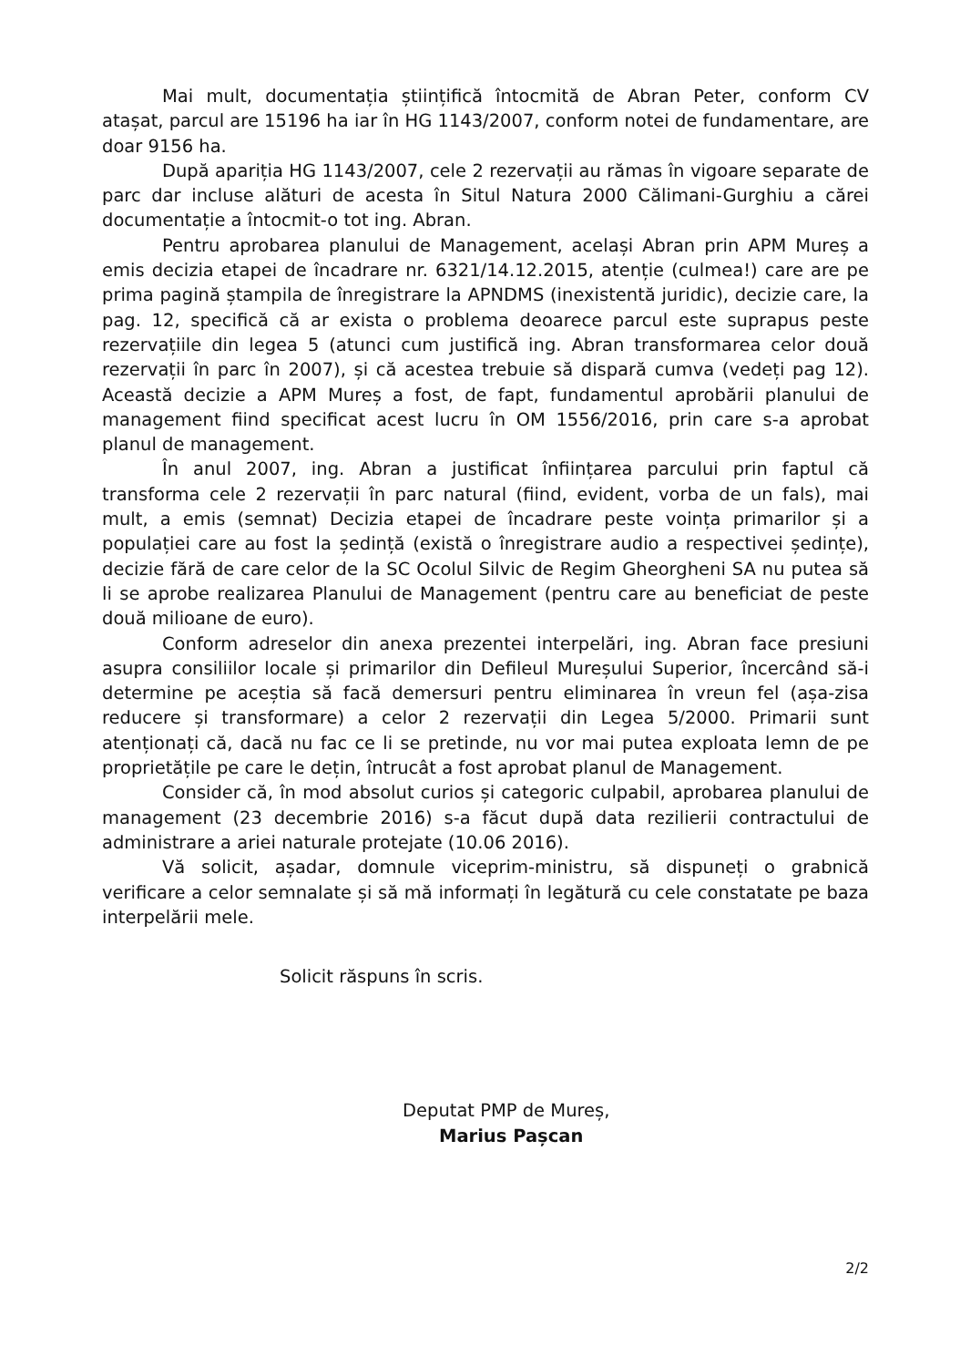Mai mult, documentația științifică întocmită de Abran Peter, conform CV atașat, parcul are 15196 ha iar în HG 1143/2007, conform notei de fundamentare, are doar 9156 ha.
După apariția HG 1143/2007, cele 2 rezervații au rămas în vigoare separate de parc dar incluse alături de acesta în Situl Natura 2000 Călimani-Gurghiu a cărei documentație a întocmit-o tot ing. Abran.
Pentru aprobarea planului de Management, același Abran prin APM Mureș a emis decizia etapei de încadrare nr. 6321/14.12.2015, atenție (culmea!) care are pe prima pagină ștampila de înregistrare la APNDMS (inexistentă juridic), decizie care, la pag. 12, specifică că ar exista o problema deoarece parcul este suprapus peste rezervațiile din legea 5 (atunci cum justifică ing. Abran transformarea celor două rezervații în parc în 2007), și că acestea trebuie să dispară cumva (vedeți pag 12). Această decizie a APM Mureș a fost, de fapt, fundamentul aprobării planului de management fiind specificat acest lucru în OM 1556/2016, prin care s-a aprobat planul de management.
În anul 2007, ing. Abran a justificat înființarea parcului prin faptul că transforma cele 2 rezervații în parc natural (fiind, evident, vorba de un fals), mai mult, a emis (semnat) Decizia etapei de încadrare peste voința primarilor și a populației care au fost la ședință (există o înregistrare audio a respectivei ședințe), decizie fără de care celor de la SC Ocolul Silvic de Regim Gheorgheni SA nu putea să li se aprobe realizarea Planului de Management (pentru care au beneficiat de peste două milioane de euro).
Conform adreselor din anexa prezentei interpelări, ing. Abran face presiuni asupra consiliilor locale și primarilor din Defileul Mureșului Superior, încercând să-i determine pe aceștia să facă demersuri pentru eliminarea în vreun fel (așa-zisa reducere și transformare) a celor 2 rezervații din Legea 5/2000. Primarii sunt atenționați că, dacă nu fac ce li se pretinde, nu vor mai putea exploata lemn de pe proprietățile pe care le dețin, întrucât a fost aprobat planul de Management.
Consider că, în mod absolut curios și categoric culpabil, aprobarea planului de management (23 decembrie 2016) s-a făcut după data rezilierii contractului de administrare a ariei naturale protejate (10.06 2016).
Vă solicit, așadar, domnule viceprim-ministru, să dispuneți o grabnică verificare a celor semnalate și să mă informați în legătură cu cele constatate pe baza interpelării mele.
Solicit răspuns în scris.
Deputat PMP de Mureș,
Marius Pașcan
2/2